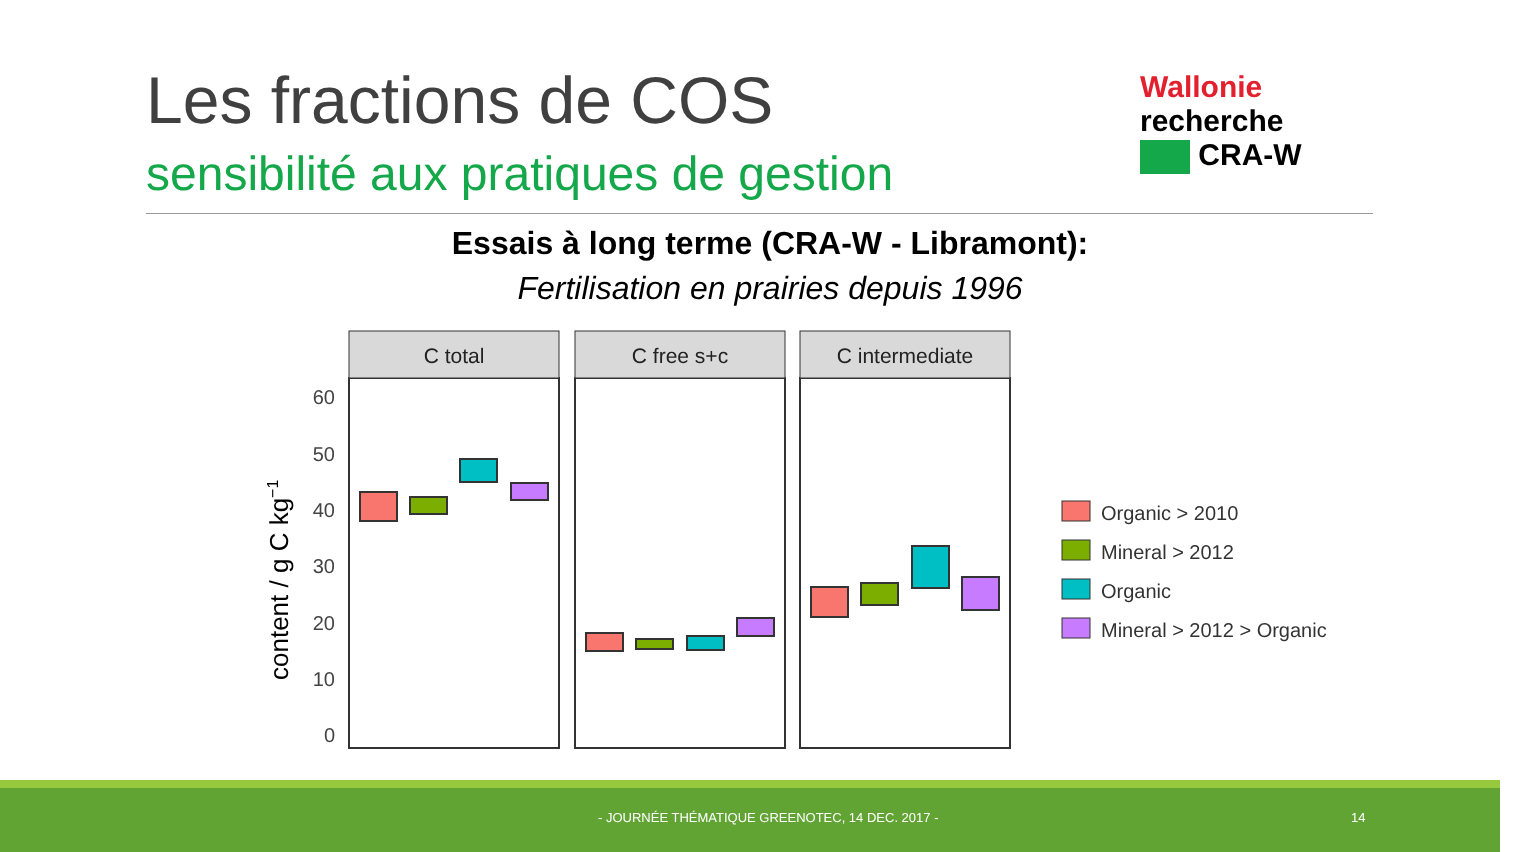Les fractions de COS
sensibilité aux pratiques de gestion
Wallonie
recherche
CRA-W
Essais à long terme (CRA-W - Libramont):
Fertilisation en prairies depuis 1996
content / g C kg−1
60
50
40
30
20
10
0
C total
C free s+c
C intermediate
Organic > 2010
Mineral > 2012
Organic
Mineral > 2012 > Organic
- JOURNÉE THÉMATIQUE GREENOTEC, 14 DEC. 2017 - 14